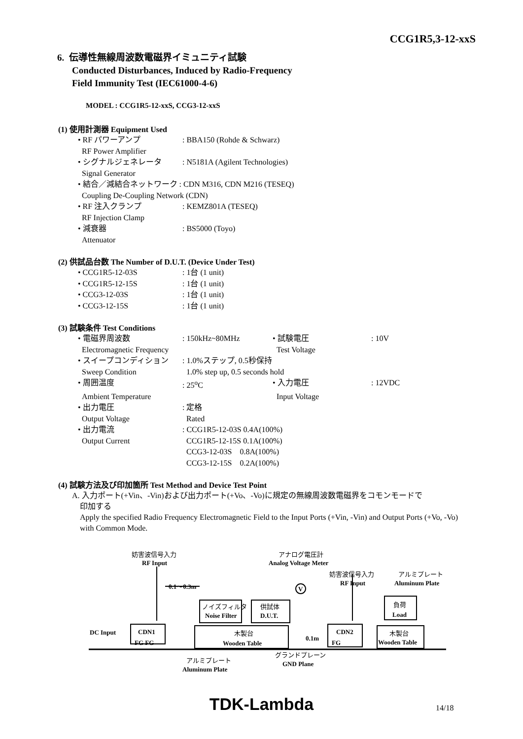CCG1R5,3-12-xxS
6. 伝導性無線周波数電磁界イミュニティ試験
Conducted Disturbances, Induced by Radio-Frequency
Field Immunity Test (IEC61000-4-6)
MODEL : CCG1R5-12-xxS, CCG3-12-xxS
(1) 使用計測器 Equipment Used
• RF パワーアンプ: BBA150 (Rohde & Schwarz)
RF Power Amplifier
• シグナルジェネレータ: N5181A (Agilent Technologies)
Signal Generator
• 結合／減結合ネットワーク : CDN M316, CDN M216 (TESEQ)
Coupling De-Coupling Network (CDN)
• RF 注入クランプ: KEMZ801A (TESEQ)
RF Injection Clamp
• 減衰器: BS5000 (Toyo)
Attenuator
(2) 供試品台数 The Number of D.U.T. (Device Under Test)
• CCG1R5-12-03S: 1台 (1 unit)
• CCG1R5-12-15S: 1台 (1 unit)
• CCG3-12-03S: 1台 (1 unit)
• CCG3-12-15S: 1台 (1 unit)
(3) 試験条件 Test Conditions
• 電磁界周波数: 150kHz~80MHz • 試験電圧: 10V
Electromagnetic Frequency Test Voltage
• スイープコンディション: 1.0%ステップ, 0.5秒保持
Sweep Condition 1.0% step up, 0.5 seconds hold
• 周囲温度: 25<sup>o</sup>C • 入力電圧: 12VDC
Ambient Temperature Input Voltage
• 出力電圧: 定格
Output Voltage Rated
• 出力電流: CCG1R5-12-03S 0.4A(100%)
Output Current CCG1R5-12-15S 0.1A(100%)
CCG3-12-03S 0.8A(100%)
CCG3-12-15S 0.2A(100%)
(4) 試験方法及び印加箇所 Test Method and Device Test Point
A. 入力ポート(+Vin、-Vin)および出力ポート(+Vo、-Vo)に規定の無線周波数電磁界をコモンモードで
印加する
Apply the specified Radio Frequency Electromagnetic Field to the Input Ports (+Vin, -Vin) and Output Ports (+Vo, -Vo) with Common Mode.
妨害波信号入力
RF Input
アナログ電圧計
Analog Voltage Meter
妨害波信号入力
RF Input
アルミプレート
Aluminum Plate
0.1～0.3m
V
ノイズフィルタ
Noise Filter
供試体
D.U.T.
負荷
Load
DC Input
CDN1
FG FG
木製台
Wooden Table
0.1m
CDN2
FG
木製台
Wooden Table
グランドプレーン
GND Plane
アルミプレート
Aluminum Plate
TDK-Lambda 14/18